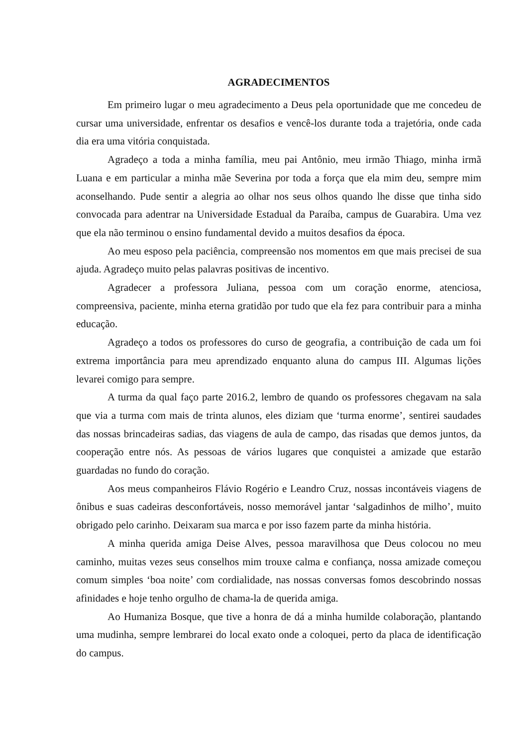AGRADECIMENTOS
Em primeiro lugar o meu agradecimento a Deus pela oportunidade que me concedeu de cursar uma universidade, enfrentar os desafios e vencê-los durante toda a trajetória, onde cada dia era uma vitória conquistada.
Agradeço a toda a minha família, meu pai Antônio, meu irmão Thiago, minha irmã Luana e em particular a minha mãe Severina por toda a força que ela mim deu, sempre mim aconselhando. Pude sentir a alegria ao olhar nos seus olhos quando lhe disse que tinha sido convocada para adentrar na Universidade Estadual da Paraíba, campus de Guarabira. Uma vez que ela não terminou o ensino fundamental devido a muitos desafios da época.
Ao meu esposo pela paciência, compreensão nos momentos em que mais precisei de sua ajuda. Agradeço muito pelas palavras positivas de incentivo.
Agradecer a professora Juliana, pessoa com um coração enorme, atenciosa, compreensiva, paciente, minha eterna gratidão por tudo que ela fez para contribuir para a minha educação.
Agradeço a todos os professores do curso de geografia, a contribuição de cada um foi extrema importância para meu aprendizado enquanto aluna do campus III. Algumas lições levarei comigo para sempre.
A turma da qual faço parte 2016.2, lembro de quando os professores chegavam na sala que via a turma com mais de trinta alunos, eles diziam que ‘turma enorme’, sentirei saudades das nossas brincadeiras sadias, das viagens de aula de campo, das risadas que demos juntos, da cooperação entre nós. As pessoas de vários lugares que conquistei a amizade que estarão guardadas no fundo do coração.
Aos meus companheiros Flávio Rogério e Leandro Cruz, nossas incontáveis viagens de ônibus e suas cadeiras desconfortáveis, nosso memorável jantar ‘salgadinhos de milho’, muito obrigado pelo carinho. Deixaram sua marca e por isso fazem parte da minha história.
A minha querida amiga Deise Alves, pessoa maravilhosa que Deus colocou no meu caminho, muitas vezes seus conselhos mim trouxe calma e confiança, nossa amizade começou comum simples ‘boa noite’ com cordialidade, nas nossas conversas fomos descobrindo nossas afinidades e hoje tenho orgulho de chama-la de querida amiga.
Ao Humaniza Bosque, que tive a honra de dá a minha humilde colaboração, plantando uma mudinha, sempre lembrarei do local exato onde a coloquei, perto da placa de identificação do campus.